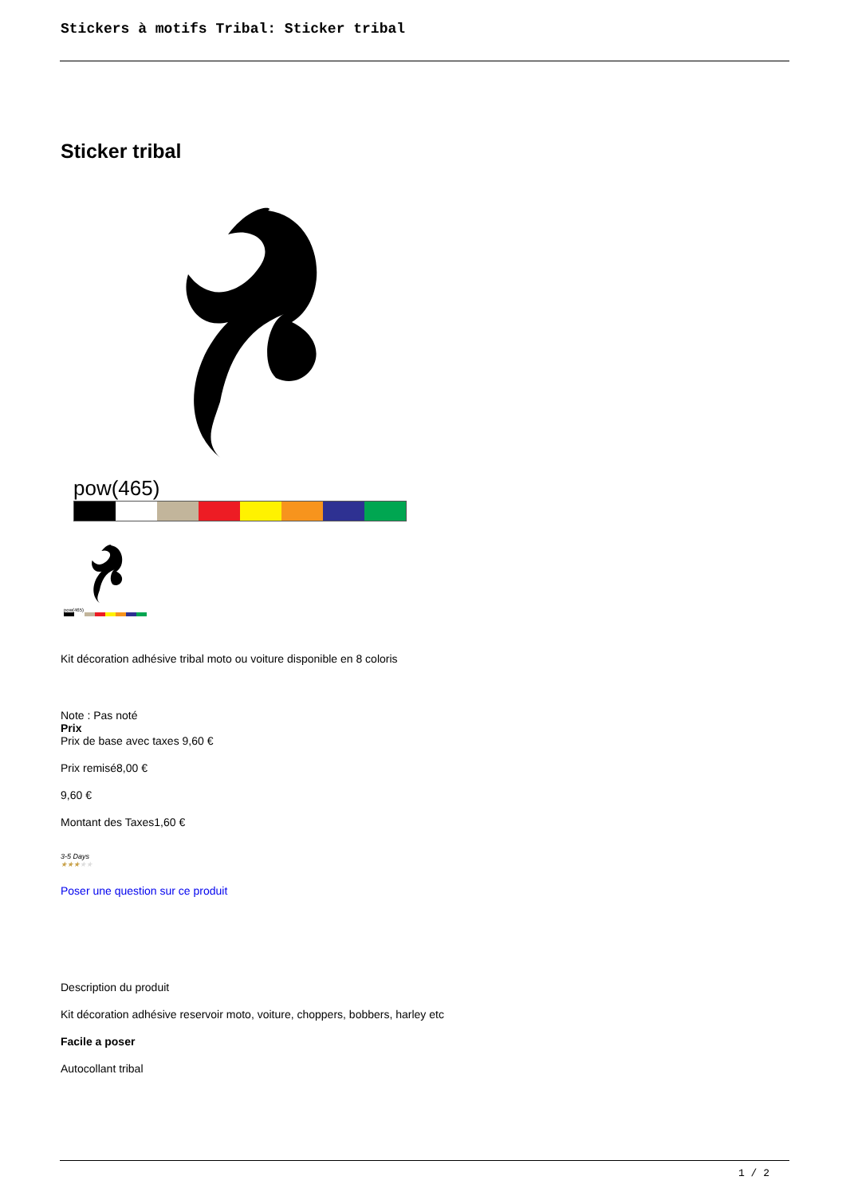Stickers à motifs Tribal: Sticker tribal
Sticker tribal
pow(465)
pow(465)
Kit décoration adhésive tribal moto ou voiture disponible en 8 coloris
Note : Pas noté
Prix
Prix de base avec taxes 9,60 €
Prix remisé8,00 €
9,60 €
Montant des Taxes1,60 €
3-5 Days
★★★★★
Poser une question sur ce produit
Description du produit
Kit décoration adhésive reservoir moto, voiture, choppers, bobbers, harley etc
Facile a poser
Autocollant tribal
1 / 2